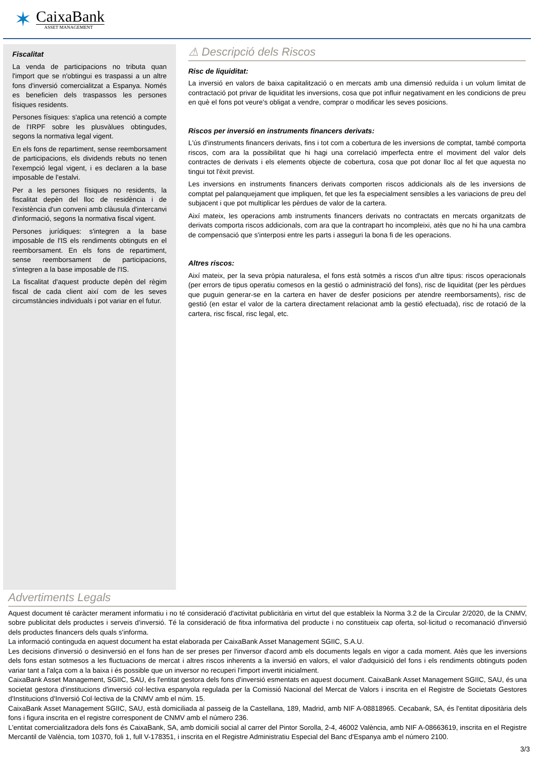✶
CaixaBank
ASSET MANAGEMENT
Fiscalitat
La venda de participacions no tributa quan l'import que se n'obtingui es traspassi a un altre fons d'inversió comercialitzat a Espanya. Només es beneficien dels traspassos les persones físiques residents.
Persones físiques: s'aplica una retenció a compte de l'IRPF sobre les plusvàlues obtingudes, segons la normativa legal vigent.
En els fons de repartiment, sense reemborsament de participacions, els dividends rebuts no tenen l'exempció legal vigent, i es declaren a la base imposable de l'estalvi.
Per a les persones físiques no residents, la fiscalitat depèn del lloc de residència i de l'existència d'un conveni amb clàusula d'intercanvi d'informació, segons la normativa fiscal vigent.
Persones jurídiques: s'integren a la base imposable de l'IS els rendiments obtinguts en el reemborsament. En els fons de repartiment, sense reemborsament de participacions, s'integren a la base imposable de l'IS.
La fiscalitat d'aquest producte depèn del règim fiscal de cada client així com de les seves circumstàncies individuals i pot variar en el futur.
⚠ Descripció dels Riscos
Risc de liquiditat:
La inversió en valors de baixa capitalització o en mercats amb una dimensió reduïda i un volum limitat de contractació pot privar de liquiditat les inversions, cosa que pot influir negativament en les condicions de preu en què el fons pot veure's obligat a vendre, comprar o modificar les seves posicions.
Riscos per inversió en instruments financers derivats:
L'ús d'instruments financers derivats, fins i tot com a cobertura de les inversions de comptat, també comporta riscos, com ara la possibilitat que hi hagi una correlació imperfecta entre el moviment del valor dels contractes de derivats i els elements objecte de cobertura, cosa que pot donar lloc al fet que aquesta no tingui tot l'èxit previst.
Les inversions en instruments financers derivats comporten riscos addicionals als de les inversions de comptat pel palanquejament que impliquen, fet que les fa especialment sensibles a les variacions de preu del subjacent i que pot multiplicar les pèrdues de valor de la cartera.
Així mateix, les operacions amb instruments financers derivats no contractats en mercats organitzats de derivats comporta riscos addicionals, com ara que la contrapart ho incompleixi, atès que no hi ha una cambra de compensació que s'interposi entre les parts i asseguri la bona fi de les operacions.
Altres riscos:
Així mateix, per la seva pròpia naturalesa, el fons està sotmès a riscos d'un altre tipus: riscos operacionals (per errors de tipus operatiu comesos en la gestió o administració del fons), risc de liquiditat (per les pèrdues que puguin generar-se en la cartera en haver de desfer posicions per atendre reemborsaments), risc de gestió (en estar el valor de la cartera directament relacionat amb la gestió efectuada), risc de rotació de la cartera, risc fiscal, risc legal, etc.
Advertiments Legals
Aquest document té caràcter merament informatiu i no té consideració d'activitat publicitària en virtut del que estableix la Norma 3.2 de la Circular 2/2020, de la CNMV, sobre publicitat dels productes i serveis d'inversió. Té la consideració de fitxa informativa del producte i no constitueix cap oferta, sol·licitud o recomanació d'inversió dels productes financers dels quals s'informa.
La informació continguda en aquest document ha estat elaborada per CaixaBank Asset Management SGIIC, S.A.U.
Les decisions d'inversió o desinversió en el fons han de ser preses per l'inversor d'acord amb els documents legals en vigor a cada moment. Atès que les inversions dels fons estan sotmesos a les fluctuacions de mercat i altres riscos inherents a la inversió en valors, el valor d'adquisició del fons i els rendiments obtinguts poden variar tant a l'alça com a la baixa i és possible que un inversor no recuperi l'import invertit inicialment.
CaixaBank Asset Management, SGIIC, SAU, és l'entitat gestora dels fons d'inversió esmentats en aquest document. CaixaBank Asset Management SGIIC, SAU, és una societat gestora d'institucions d'inversió col·lectiva espanyola regulada per la Comissió Nacional del Mercat de Valors i inscrita en el Registre de Societats Gestores d'Institucions d'Inversió Col·lectiva de la CNMV amb el núm. 15.
CaixaBank Asset Management SGIIC, SAU, està domiciliada al passeig de la Castellana, 189, Madrid, amb NIF A-08818965. Cecabank, SA, és l'entitat dipositària dels fons i figura inscrita en el registre corresponent de CNMV amb el número 236.
L'entitat comercialitzadora dels fons és CaixaBank, SA, amb domicili social al carrer del Pintor Sorolla, 2-4, 46002 València, amb NIF A-08663619, inscrita en el Registre Mercantil de València, tom 10370, foli 1, full V-178351, i inscrita en el Registre Administratiu Especial del Banc d'Espanya amb el número 2100.
3/3